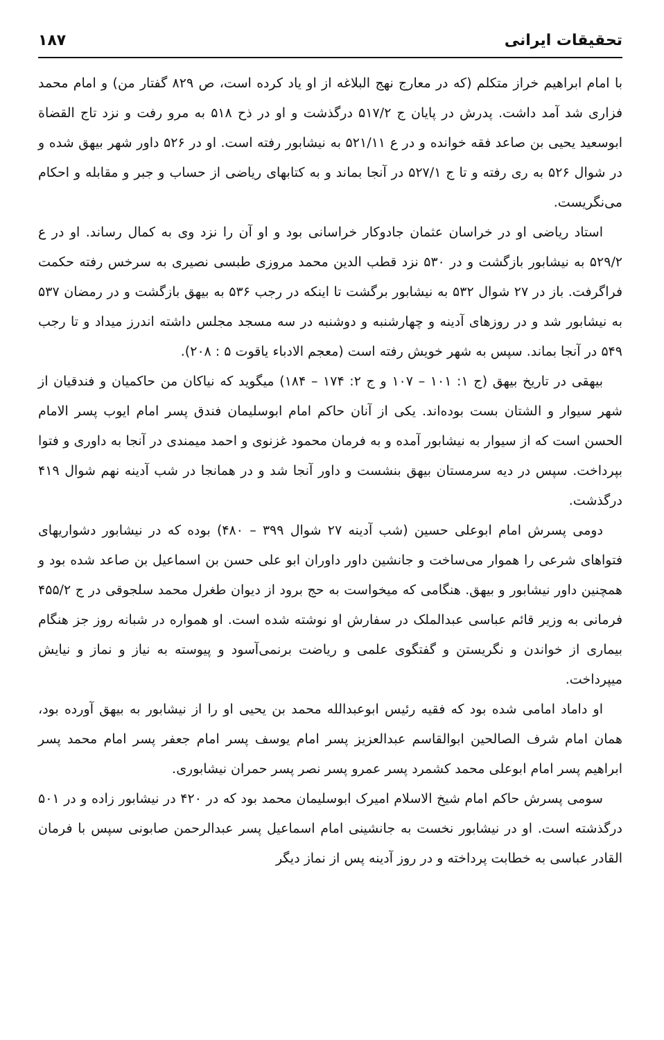تحقیقات ایرانی ۱۸۷
با امام ابراهیم خراز متکلم (که در معارج نهج البلاغه از او یاد کرده است، ص ۸۲۹ گفتار من) و امام محمد فزاری شد آمد داشت. پدرش در پایان ج ۵۱۷/۲ درگذشت و او در ذح ۵۱۸ به مرو رفت و نزد تاج القضاة ابوسعید یحیی بن صاعد فقه خوانده و در ع ۵۲۱/۱۱ به نیشابور رفته است. او در ۵۲۶ داور شهر بیهق شده و در شوال ۵۲۶ به ری رفته و تا ج ۵۲۷/۱ در آنجا بماند و به کتابهای ریاضی از حساب و جبر و مقابله و احکام می‌نگریست.
استاد ریاضی او در خراسان عثمان جادوکار خراسانی بود و او آن را نزد وی به کمال رساند. او در ع ۵۲۹/۲ به نیشابور بازگشت و در ۵۳۰ نزد قطب الدین محمد مروزی طبسی نصیری به سرخس رفته حکمت فراگرفت. باز در ۲۷ شوال ۵۳۲ به نیشابور برگشت تا اینکه در رجب ۵۳۶ به بیهق بازگشت و در رمضان ۵۳۷ به نیشابور شد و در روزهای آدینه و چهارشنبه و دوشنبه در سه مسجد مجلس داشته اندرز میداد و تا رجب ۵۴۹ در آنجا بماند. سپس به شهر خویش رفته است (معجم الادباء یاقوت ۵ : ۲۰۸).
بیهقی در تاریخ بیهق (ج ۱: ۱۰۱ – ۱۰۷ و ج ۲: ۱۷۴ – ۱۸۴) میگوید که نیاکان من حاکمیان و فندقیان از شهر سیوار و الشتان بست بوده‌اند. یکی از آنان حاکم امام ابوسلیمان فندق پسر امام ایوب پسر الامام الحسن است که از سیوار به نیشابور آمده و به فرمان محمود غزنوی و احمد میمندی در آنجا به داوری و فتوا بپرداخت. سپس در دیه سرمستان بیهق بنشست و داور آنجا شد و در همانجا در شب آدینه نهم شوال ۴۱۹ درگذشت.
دومی پسرش امام ابوعلی حسین (شب آدینه ۲۷ شوال ۳۹۹ – ۴۸۰) بوده که در نیشابور دشواریهای فتواهای شرعی را هموار می‌ساخت و جانشین داور داوران ابو علی حسن بن اسماعیل بن صاعد شده بود و همچنین داور نیشابور و بیهق. هنگامی که میخواست به حج برود از دیوان طغرل محمد سلجوقی در ج ۴۵۵/۲ فرمانی به وزیر قائم عباسی عبدالملک در سفارش او نوشته شده است. او همواره در شبانه روز جز هنگام بیماری از خواندن و نگریستن و گفتگوی علمی و ریاضت برنمی‌آسود و پیوسته به نیاز و نماز و نیایش میپرداخت.
او داماد امامی شده بود که فقیه رئیس ابوعبدالله محمد بن یحیی او را از نیشابور به بیهق آورده بود، همان امام شرف الصالحین ابوالقاسم عبدالعزیز پسر امام یوسف پسر امام جعفر پسر امام محمد پسر ابراهیم پسر امام ابوعلی محمد کشمرد پسر عمرو پسر نصر پسر حمران نیشابوری.
سومی پسرش حاکم امام شیخ الاسلام امیرک ابوسلیمان محمد بود که در ۴۲۰ در نیشابور زاده و در ۵۰۱ درگذشته است. او در نیشابور نخست به جانشینی امام اسماعیل پسر عبدالرحمن صابونی سپس با فرمان القادر عباسی به خطابت پرداخته و در روز آدینه پس از نماز دیگر